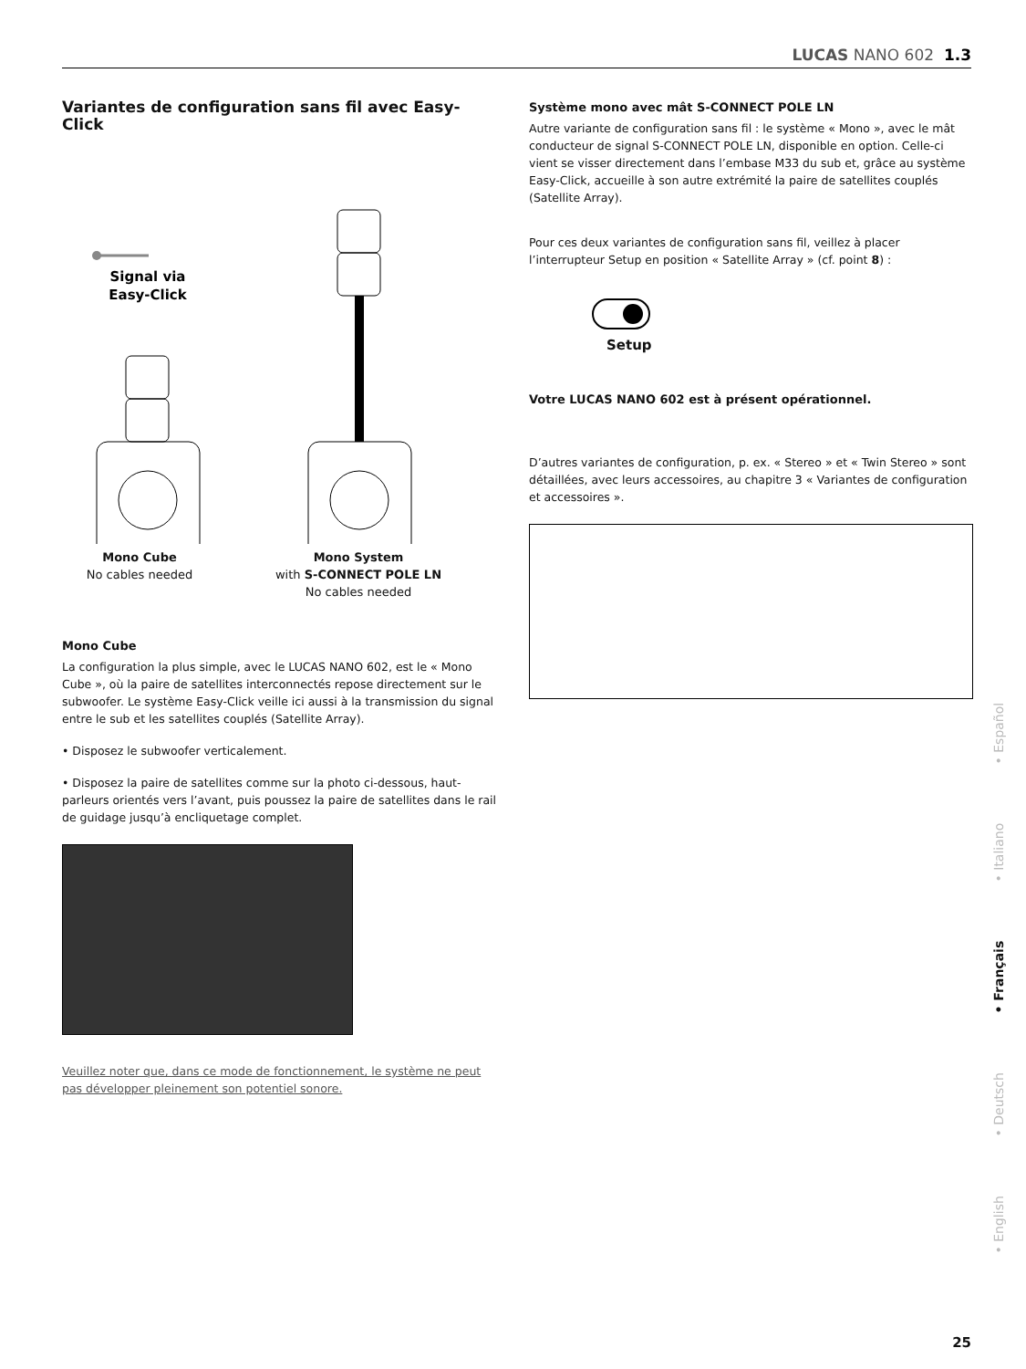LUCAS NANO 602 1.3
Variantes de configuration sans fil avec Easy-Click
Signal via
Easy-Click
Mono Cube
No cables needed
Mono System
with S-CONNECT POLE LN
No cables needed
Mono Cube
La configuration la plus simple, avec le LUCAS NANO 602, est le « Mono Cube », où la paire de satellites interconnectés repose directement sur le subwoofer. Le système Easy-Click veille ici aussi à la transmission du signal entre le sub et les satellites couplés (Satellite Array).
• Disposez le subwoofer verticalement.
• Disposez la paire de satellites comme sur la photo ci-dessous, haut-parleurs orientés vers l’avant, puis poussez la paire de satellites dans le rail de guidage jusqu’à encliquetage complet.
Veuillez noter que, dans ce mode de fonctionnement, le système ne peut pas développer pleinement son potentiel sonore.
Système mono avec mât S-CONNECT POLE LN
Autre variante de configuration sans fil : le système « Mono », avec le mât conducteur de signal S-CONNECT POLE LN, disponible en option. Celle-ci vient se visser directement dans l’embase M33 du sub et, grâce au système Easy-Click, accueille à son autre extrémité la paire de satellites couplés (Satellite Array).
Pour ces deux variantes de configuration sans fil, veillez à placer l’interrupteur Setup en position « Satellite Array » (cf. point 8) :
Setup
Votre LUCAS NANO 602 est à présent opérationnel.
D’autres variantes de configuration, p. ex. « Stereo » et « Twin Stereo » sont détaillées, avec leurs accessoires, au chapitre 3 « Variantes de configuration et accessoires ».
• English • Deutsch • Français • Italiano • Español
25